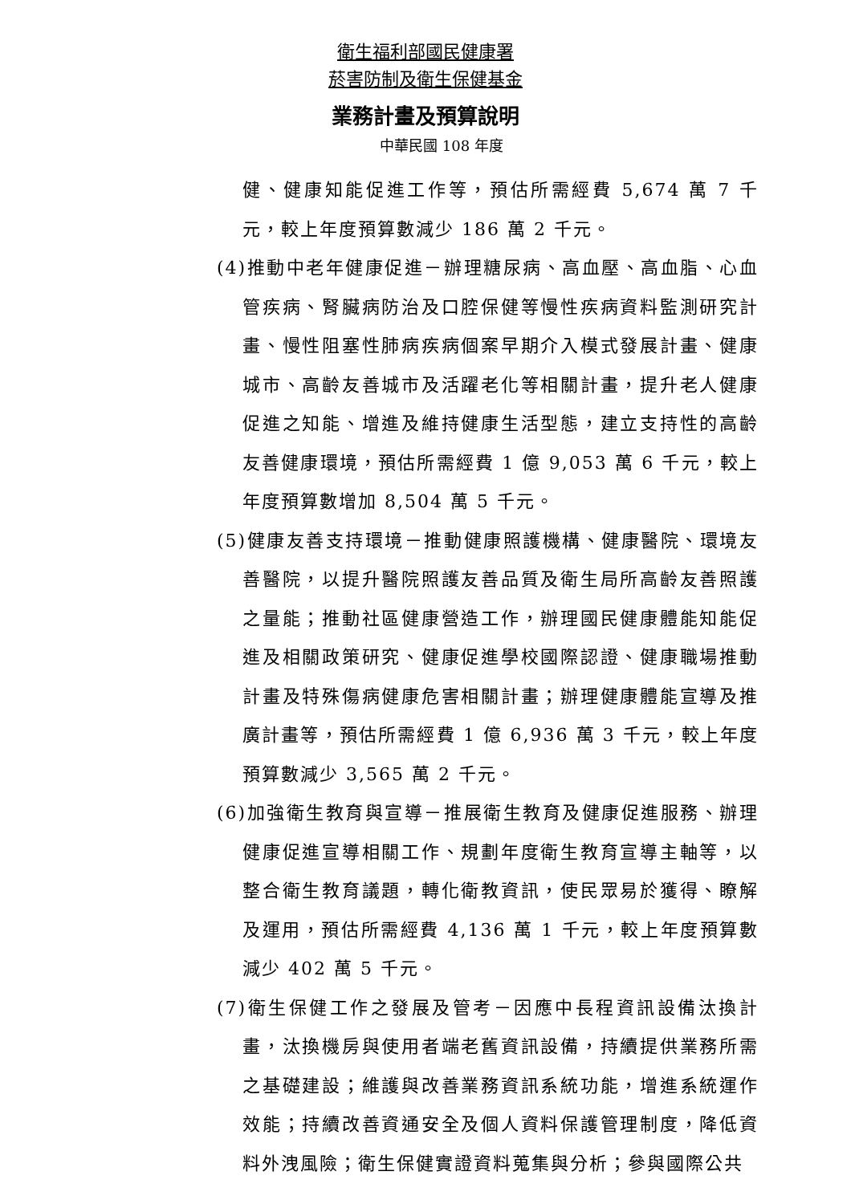衛生福利部國民健康署
菸害防制及衛生保健基金
業務計畫及預算說明
中華民國 108 年度
健、健康知能促進工作等，預估所需經費 5,674 萬 7 千元，較上年度預算數減少 186 萬 2 千元。
(4)推動中老年健康促進－辦理糖尿病、高血壓、高血脂、心血管疾病、腎臟病防治及口腔保健等慢性疾病資料監測研究計畫、慢性阻塞性肺病疾病個案早期介入模式發展計畫、健康城市、高齡友善城市及活躍老化等相關計畫，提升老人健康促進之知能、增進及維持健康生活型態，建立支持性的高齡友善健康環境，預估所需經費 1 億 9,053 萬 6 千元，較上年度預算數增加 8,504 萬 5 千元。
(5)健康友善支持環境－推動健康照護機構、健康醫院、環境友善醫院，以提升醫院照護友善品質及衛生局所高齡友善照護之量能；推動社區健康營造工作，辦理國民健康體能知能促進及相關政策研究、健康促進學校國際認證、健康職場推動計畫及特殊傷病健康危害相關計畫；辦理健康體能宣導及推廣計畫等，預估所需經費 1 億 6,936 萬 3 千元，較上年度預算數減少 3,565 萬 2 千元。
(6)加強衛生教育與宣導－推展衛生教育及健康促進服務、辦理健康促進宣導相關工作、規劃年度衛生教育宣導主軸等，以整合衛生教育議題，轉化衛教資訊，使民眾易於獲得、瞭解及運用，預估所需經費 4,136 萬 1 千元，較上年度預算數減少 402 萬 5 千元。
(7)衛生保健工作之發展及管考－因應中長程資訊設備汰換計畫，汰換機房與使用者端老舊資訊設備，持續提供業務所需之基礎建設；維護與改善業務資訊系統功能，增進系統運作效能；持續改善資通安全及個人資料保護管理制度，降低資料外洩風險；衛生保健實證資料蒐集與分析；參與國際公共